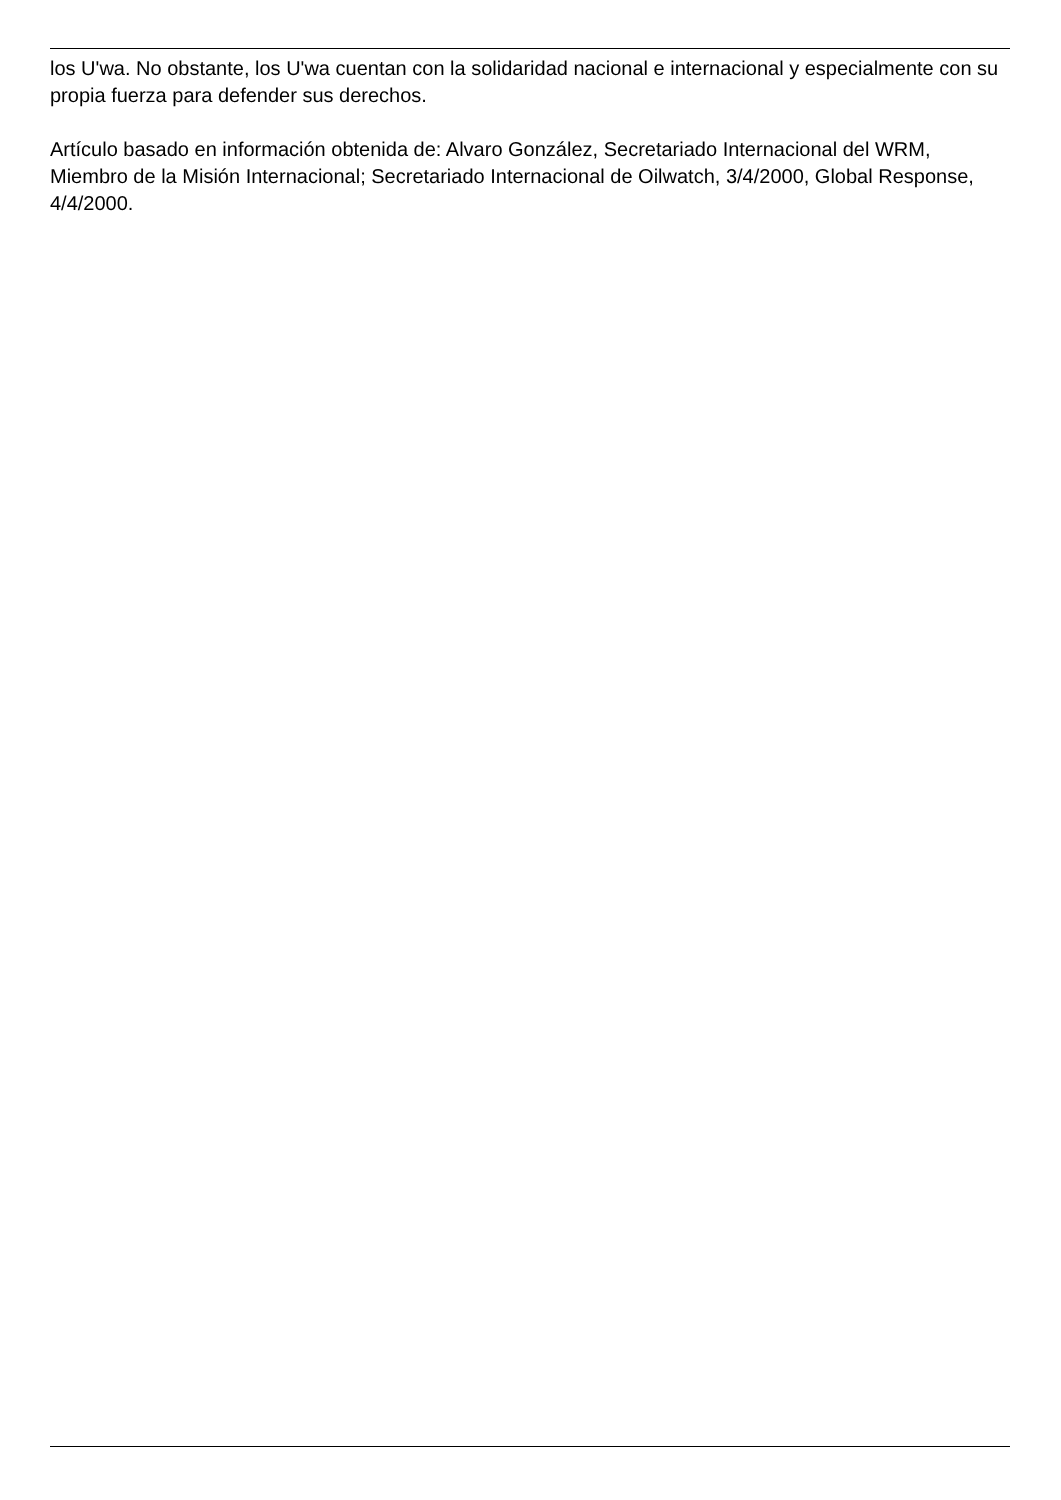los U'wa. No obstante, los U'wa cuentan con la solidaridad nacional e internacional y especialmente con su propia fuerza para defender sus derechos.
Artículo basado en información obtenida de: Alvaro González, Secretariado Internacional del WRM, Miembro de la Misión Internacional; Secretariado Internacional de Oilwatch, 3/4/2000, Global Response, 4/4/2000.